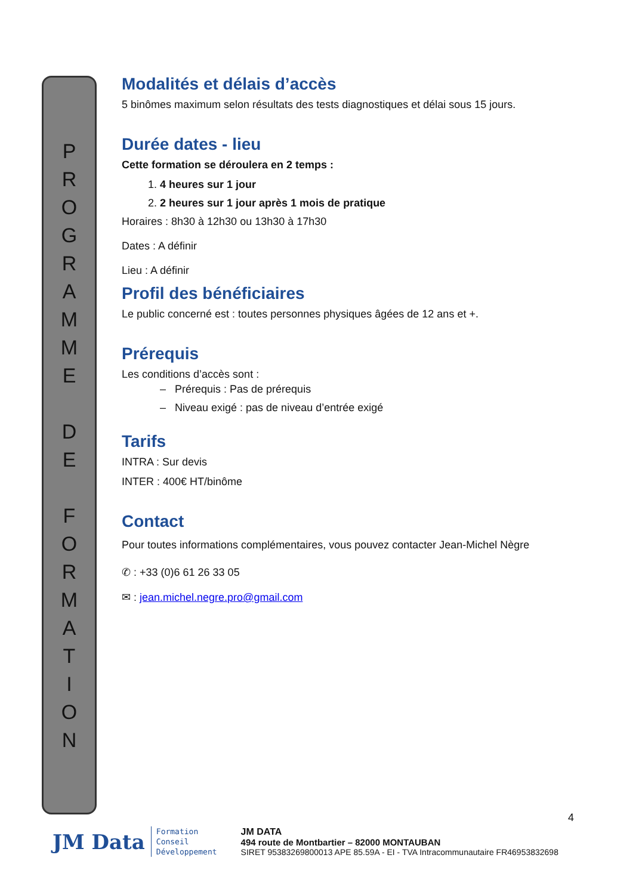P
R
O
G
R
A
M
M
E
D
E
F
O
R
M
A
T
I
O
N
Modalités et délais d’accès
5 binômes maximum selon résultats des tests diagnostiques et délai sous 15 jours.
Durée dates - lieu
Cette formation se déroulera en 2 temps :
1. 4 heures sur 1 jour
2. 2 heures sur 1 jour après 1 mois de pratique
Horaires : 8h30 à 12h30 ou 13h30 à 17h30
Dates : A définir
Lieu : A définir
Profil des bénéficiaires
Le public concerné est : toutes personnes physiques âgées de 12 ans et +.
Prérequis
Les conditions d’accès sont :
– Prérequis : Pas de prérequis
– Niveau exigé : pas de niveau d’entrée exigé
Tarifs
INTRA : Sur devis
INTER : 400€ HT/binôme
Contact
Pour toutes informations complémentaires, vous pouvez contacter Jean-Michel Nègre
✆ : +33 (0)6 61 26 33 05
✉ : jean.michel.negre.pro@gmail.com
4
JM Data Formation
Conseil
Développement
JM DATA
494 route de Montbartier – 82000 MONTAUBAN
SIRET 95383269800013 APE 85.59A - EI - TVA Intracommunautaire FR46953832698